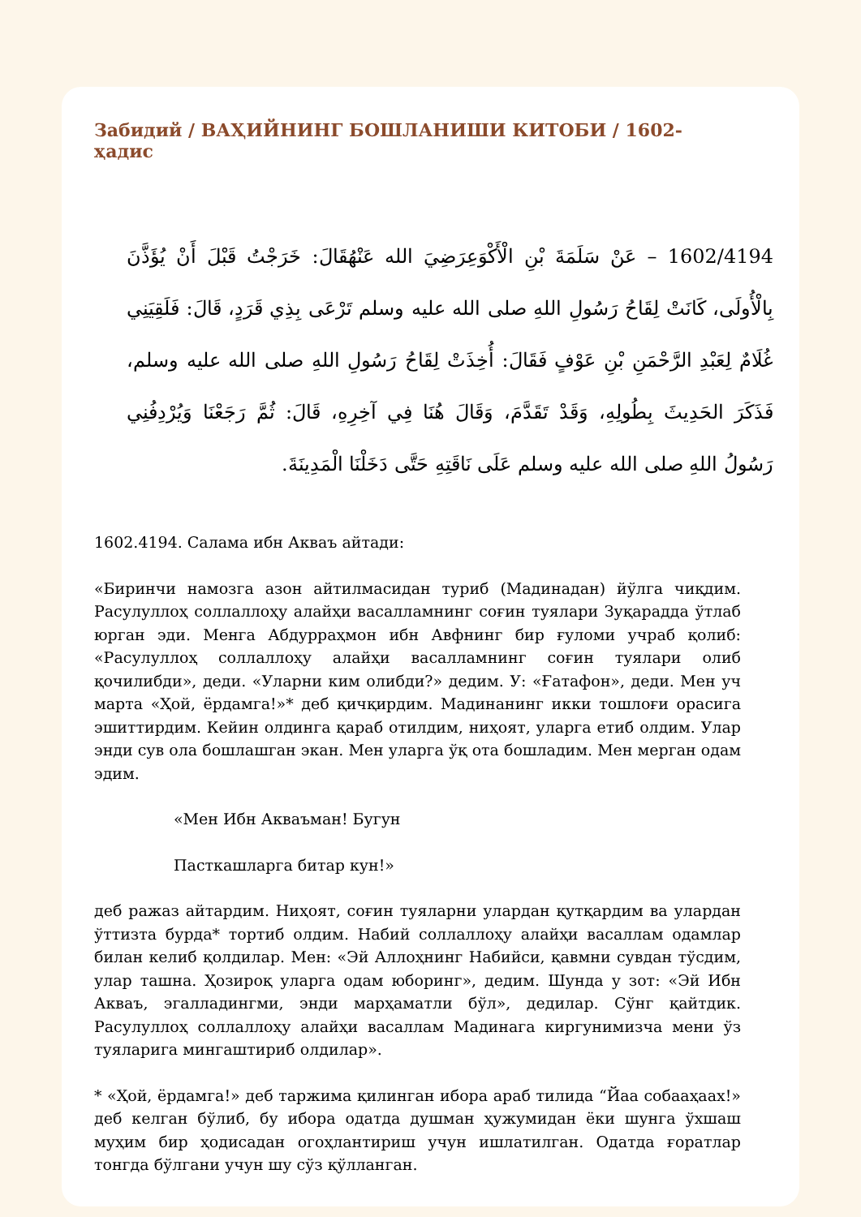Забидий / ВАҲИЙНИНГ БОШЛАНИШИ КИТОБИ / 1602-ҳадис
1602/4194 – عَنْ سَلَمَةَ بْنِ الْأَكْوَعِرَضِيَ الله عَنْهُقَالَ: خَرَجْتُ قَبْلَ أَنْ يُؤَذَّنَ بِالْأُولَى، كَانَتْ لِقَاحُ رَسُولِ اللهِ صلى الله عليه وسلم تَرْعَى بِذِي قَرَدٍ، قَالَ: فَلَقِيَنِي غُلَامٌ لِعَبْدِ الرَّحْمَنِ بْنِ عَوْفٍ فَقَالَ: أُخِذَتْ لِقَاحُ رَسُولِ اللهِ صلى الله عليه وسلم، فَذَكَرَ الحَدِيثَ بِطُولِهِ، وَقَدْ تَقَدَّمَ، وَقَالَ هُنَا فِي آخِرِهِ، قَالَ: ثُمَّ رَجَعْنَا وَيُرْدِفُنِي رَسُولُ اللهِ صلى الله عليه وسلم عَلَى نَاقَتِهِ حَتَّى دَخَلْنَا الْمَدِينَةَ.
1602.4194. Салама ибн Акваъ айтади:
«Биринчи намозга азон айтилмасидан туриб (Мадинадан) йўлга чиқдим. Расулуллоҳ соллаллоҳу алайҳи васалламнинг соғин туялари Зуқарадда ўтлаб юрган эди. Менга Абдурраҳмон ибн Авфнинг бир ғуломи учраб қолиб: «Расулуллоҳ соллаллоҳу алайҳи васалламнинг соғин туялари олиб қочилибди», деди. «Уларни ким олибди?» дедим. У: «Ғатафон», деди. Мен уч марта «Ҳой, ёрдамга!»* деб қичқирдим. Мадинанинг икки тошлоғи орасига эшиттирдим. Кейин олдинга қараб отилдим, ниҳоят, уларга етиб олдим. Улар энди сув ола бошлашган экан. Мен уларга ўқ ота бошладим. Мен мерган одам эдим.
«Мен Ибн Акваъман! Бугун
Пасткашларга битар кун!»
деб ражаз айтардим. Ниҳоят, соғин туяларни улардан қутқардим ва улардан ўттизта бурда* тортиб олдим. Набий соллаллоҳу алайҳи васаллам одамлар билан келиб қолдилар. Мен: «Эй Аллоҳнинг Набийси, қавмни сувдан тўсдим, улар ташна. Ҳозироқ уларга одам юборинг», дедим. Шунда у зот: «Эй Ибн Акваъ, эгалладингми, энди марҳаматли бўл», дедилар. Сўнг қайтдик. Расулуллоҳ соллаллоҳу алайҳи васаллам Мадинага киргунимизча мени ўз туяларига мингаштириб олдилар».
* «Ҳой, ёрдамга!» деб таржима қилинган ибора араб тилида “Йаа собааҳаах!» деб келган бўлиб, бу ибора одатда душман ҳужумидан ёки шунга ўхшаш муҳим бир ҳодисадан огоҳлантириш учун ишлатилган. Одатда ғоратлар тонгда бўлгани учун шу сўз қўлланган.